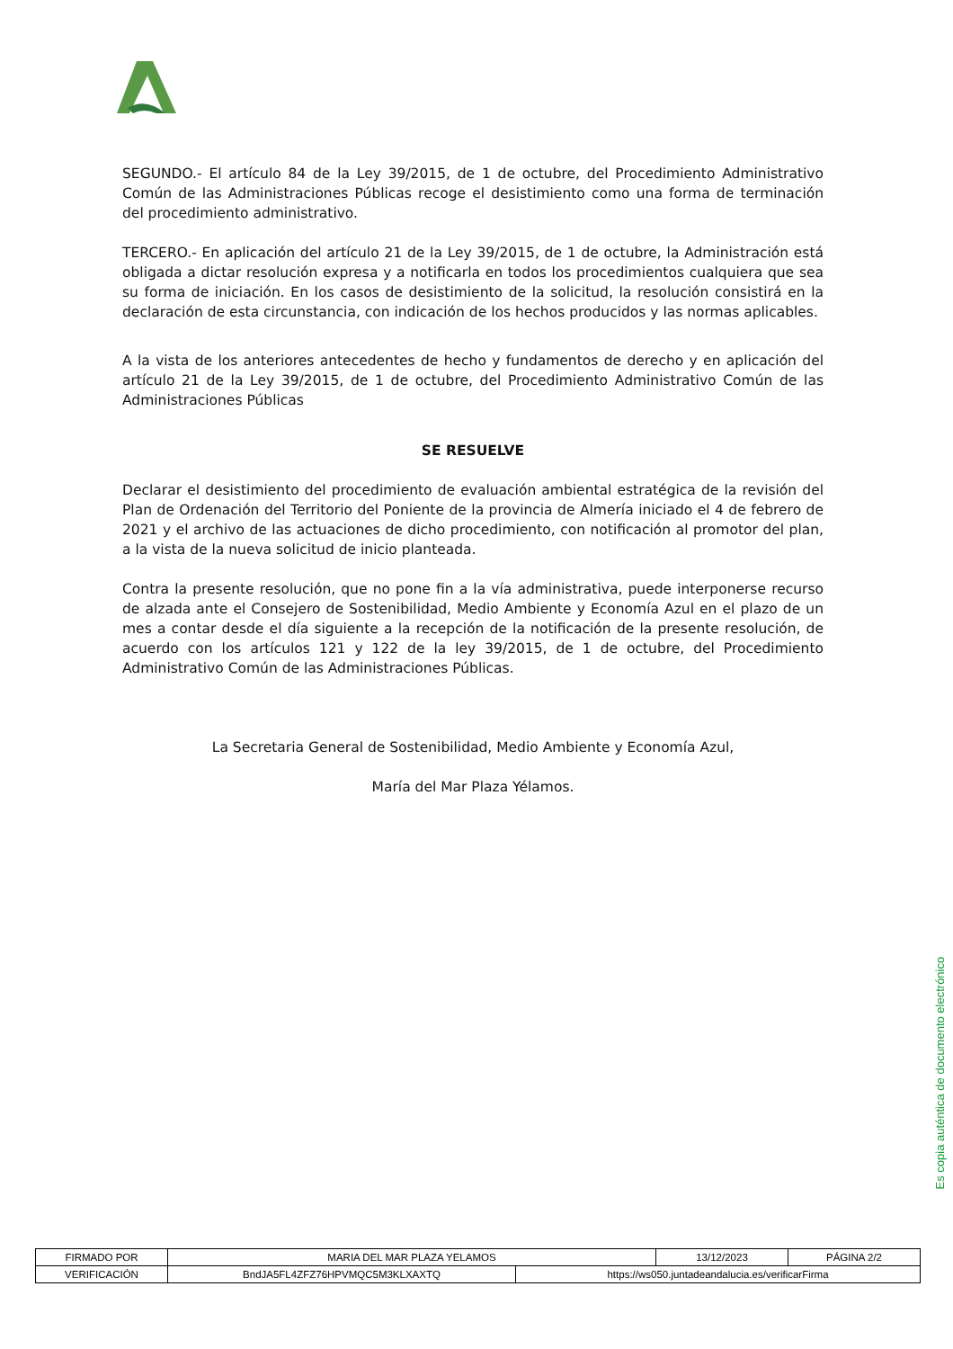SEGUNDO.- El artículo 84 de la Ley 39/2015, de 1 de octubre, del Procedimiento Administrativo Común de las Administraciones Públicas recoge el desistimiento como una forma de terminación del procedimiento administrativo.
TERCERO.- En aplicación del artículo 21 de la Ley 39/2015, de 1 de octubre, la Administración está obligada a dictar resolución expresa y a notificarla en todos los procedimientos cualquiera que sea su forma de iniciación. En los casos de desistimiento de la solicitud, la resolución consistirá en la declaración de esta circunstancia, con indicación de los hechos producidos y las normas aplicables.
A la vista de los anteriores antecedentes de hecho y fundamentos de derecho y en aplicación del artículo 21 de la Ley 39/2015, de 1 de octubre, del Procedimiento Administrativo Común de las Administraciones Públicas
SE RESUELVE
Declarar el desistimiento del procedimiento de evaluación ambiental estratégica de la revisión del Plan de Ordenación del Territorio del Poniente de la provincia de Almería iniciado el 4 de febrero de 2021 y el archivo de las actuaciones de dicho procedimiento, con notificación al promotor del plan, a la vista de la nueva solicitud de inicio planteada.
Contra la presente resolución, que no pone fin a la vía administrativa, puede interponerse recurso de alzada ante el Consejero de Sostenibilidad, Medio Ambiente y Economía Azul en el plazo de un mes a contar desde el día siguiente a la recepción de la notificación de la presente resolución, de acuerdo con los artículos 121 y 122 de la ley 39/2015, de 1 de octubre, del Procedimiento Administrativo Común de las Administraciones Públicas.
La Secretaria General de Sostenibilidad, Medio Ambiente y Economía Azul,
María del Mar Plaza Yélamos.
Es copia auténtica de documento electrónico
| FIRMADO POR | MARIA DEL MAR PLAZA YELAMOS | | 13/12/2023 | PÁGINA 2/2 |
| VERIFICACIÓN | BndJA5FL4ZFZ76HPVMQC5M3KLXAXTQ | https://ws050.juntadeandalucia.es/verificarFirma | | |